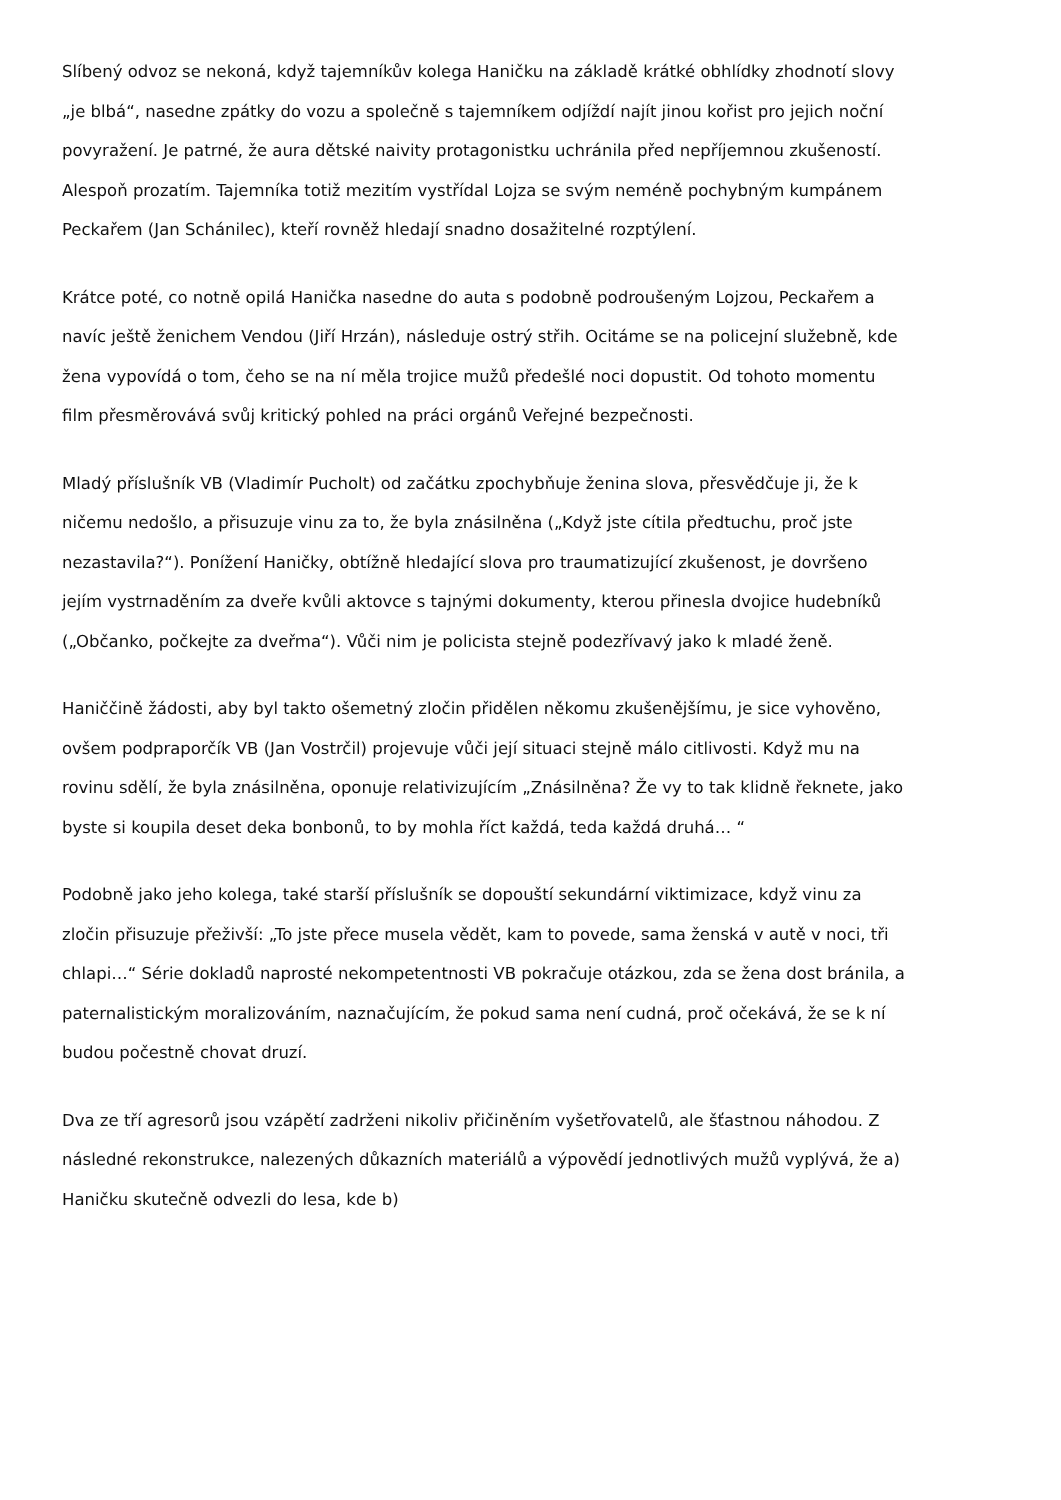Slíbený odvoz se nekoná, když tajemníkův kolega Haničku na základě krátké obhlídky zhodnotí slovy „je blbá“, nasedne zpátky do vozu a společně s tajemníkem odjíždí najít jinou kořist pro jejich noční povyražení. Je patrné, že aura dětské naivity protagonistku uchránila před nepříjemnou zkušeností. Alespoň prozatím. Tajemníka totiž mezitím vystřídal Lojza se svým neméně pochybným kumpánem Peckařem (Jan Schánilec), kteří rovněž hledají snadno dosažitelné rozptýlení.
Krátce poté, co notně opilá Hanička nasedne do auta s podobně podroušeným Lojzou, Peckařem a navíc ještě ženichem Vendou (Jiří Hrzán), následuje ostrý střih. Ocitáme se na policejní služebně, kde žena vypovídá o tom, čeho se na ní měla trojice mužů předešlé noci dopustit. Od tohoto momentu film přesměrovává svůj kritický pohled na práci orgánů Veřejné bezpečnosti.
Mladý příslušník VB (Vladimír Pucholt) od začátku zpochybňuje ženina slova, přesvědčuje ji, že k ničemu nedošlo, a přisuzuje vinu za to, že byla znásilněna („Když jste cítila předtuchu, proč jste nezastavila?“). Ponížení Haničky, obtížně hledající slova pro traumatizující zkušenost, je dovršeno jejím vystrnaděním za dveře kvůli aktovce s tajnými dokumenty, kterou přinesla dvojice hudebníků („Občanko, počkejte za dveřma“). Vůči nim je policista stejně podezřívavý jako k mladé ženě.
Haniččině žádosti, aby byl takto ošemetný zločin přidělen někomu zkušenějšímu, je sice vyhověno, ovšem podpraporčík VB (Jan Vostrčil) projevuje vůči její situaci stejně málo citlivosti. Když mu na rovinu sdělí, že byla znásilněna, oponuje relativizujícím „Znásilněna? Že vy to tak klidně řeknete, jako byste si koupila deset deka bonbonů, to by mohla říct každá, teda každá druhá… “
Podobně jako jeho kolega, také starší příslušník se dopouští sekundární viktimizace, když vinu za zločin přisuzuje přeživší: „To jste přece musela vědět, kam to povede, sama ženská v autě v noci, tři chlapi…“ Série dokladů naprosté nekompetentnosti VB pokračuje otázkou, zda se žena dost bránila, a paternalistickým moralizováním, naznačujícím, že pokud sama není cudná, proč očekává, že se k ní budou počestně chovat druzí.
Dva ze tří agresorů jsou vzápětí zadrženi nikoliv přičiněním vyšetřovatelů, ale šťastnou náhodou. Z následné rekonstrukce, nalezených důkazních materiálů a výpovědí jednotlivých mužů vyplývá, že a) Haničku skutečně odvezli do lesa, kde b)